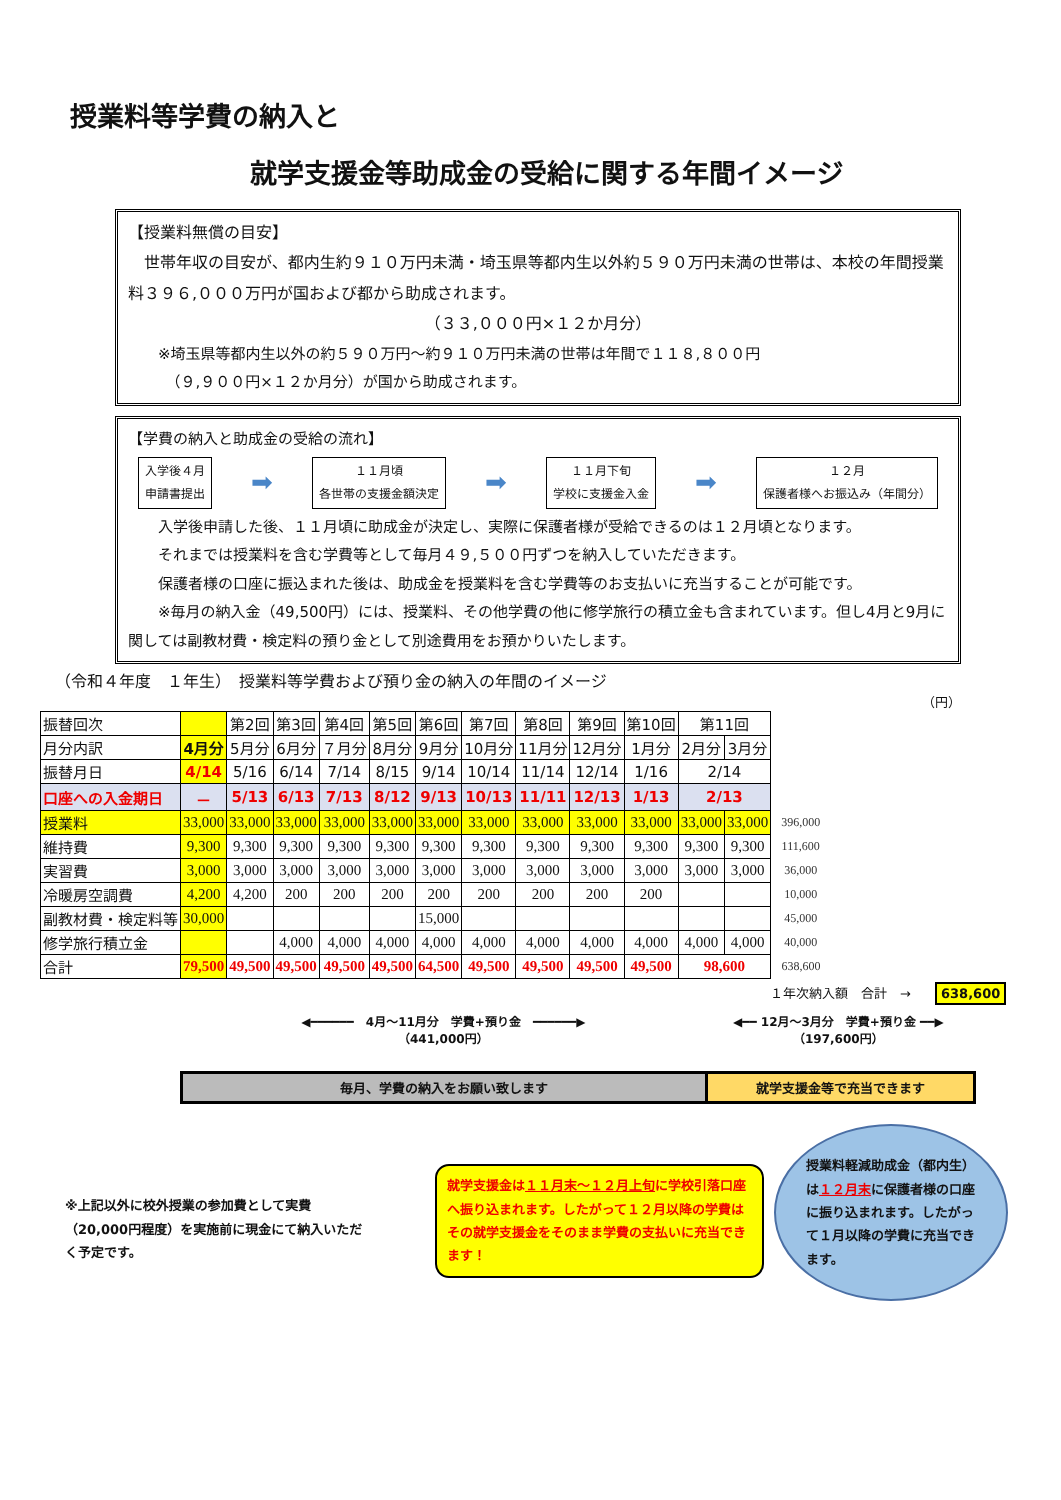授業料等学費の納入と
就学支援金等助成金の受給に関する年間イメージ
【授業料無償の目安】
　世帯年収の目安が、都内生約９１０万円未満・埼玉県等都内生以外約５９０万円未満の世帯は、本校の年間授業料３９６,０００万円が国および都から助成されます。
（３３,０００円×１２か月分）
※埼玉県等都内生以外の約５９０万円～約９１０万円未満の世帯は年間で１１８,８００円
　（９,９００円×１２か月分）が国から助成されます。
【学費の納入と助成金の受給の流れ】
入学後４月
申請書提出
➡
１１月頃
各世帯の支援金額決定
➡
１１月下旬
学校に支援金入金
➡
１２月
保護者様へお振込み（年間分）
　　入学後申請した後、１１月頃に助成金が決定し、実際に保護者様が受給できるのは１２月頃となります。
　　それまでは授業料を含む学費等として毎月４９,５００円ずつを納入していただきます。
　　保護者様の口座に振込まれた後は、助成金を授業料を含む学費等のお支払いに充当することが可能です。
　　※毎月の納入金（49,500円）には、授業料、その他学費の他に修学旅行の積立金も含まれています。但し4月と9月に関しては副教材費・検定料の預り金として別途費用をお預かりいたします。
（令和４年度　１年生）　授業料等学費および預り金の納入の年間のイメージ
（円）
| 振替回次 | | 第2回 | 第3回 | 第4回 | 第5回 | 第6回 | 第7回 | 第8回 | 第9回 | 第10回 | 第11回 | | |
| 月分内訳 | 4月分 | 5月分 | 6月分 | ７月分 | 8月分 | 9月分 | 10月分 | 11月分 | 12月分 | 1月分 | 2月分 | 3月分 | |
| 振替月日 | 4/14 | 5/16 | 6/14 | 7/14 | 8/15 | 9/14 | 10/14 | 11/14 | 12/14 | 1/16 | 2/14 | | |
| 口座への入金期日 | － | 5/13 | 6/13 | 7/13 | 8/12 | 9/13 | 10/13 | 11/11 | 12/13 | 1/13 | 2/13 | | |
| 授業料 | 33,000 | 33,000 | 33,000 | 33,000 | 33,000 | 33,000 | 33,000 | 33,000 | 33,000 | 33,000 | 33,000 | 33,000 | 396,000 |
| 維持費 | 9,300 | 9,300 | 9,300 | 9,300 | 9,300 | 9,300 | 9,300 | 9,300 | 9,300 | 9,300 | 9,300 | 9,300 | 111,600 |
| 実習費 | 3,000 | 3,000 | 3,000 | 3,000 | 3,000 | 3,000 | 3,000 | 3,000 | 3,000 | 3,000 | 3,000 | 3,000 | 36,000 |
| 冷暖房空調費 | 4,200 | 4,200 | 200 | 200 | 200 | 200 | 200 | 200 | 200 | 200 | | | 10,000 |
| 副教材費・検定料等 | 30,000 | | | | | 15,000 | | | | | | | 45,000 |
| 修学旅行積立金 | | | 4,000 | 4,000 | 4,000 | 4,000 | 4,000 | 4,000 | 4,000 | 4,000 | 4,000 | 4,000 | 40,000 |
| 合計 | 79,500 | 49,500 | 49,500 | 49,500 | 49,500 | 64,500 | 49,500 | 49,500 | 49,500 | 49,500 | 98,600 | | 638,600 |
１年次納入額　合計　→ 638,600
◀━━━━━━　4月～11月分　学費+預り金　━━━━━━▶
（441,000円）
◀━━ 12月～3月分　学費+預り金 ━━▶
（197,600円）
毎月、学費の納入をお願い致します 就学支援金等で充当できます
※上記以外に校外授業の参加費として実費（20,000円程度）を実施前に現金にて納入いただく予定です。
就学支援金は１１月末～１２月上旬に学校引落口座へ振り込まれます。したがって１２月以降の学費はその就学支援金をそのまま学費の支払いに充当できます！
授業料軽減助成金（都内生）は１２月末に保護者様の口座に振り込まれます。したがって１月以降の学費に充当できます。